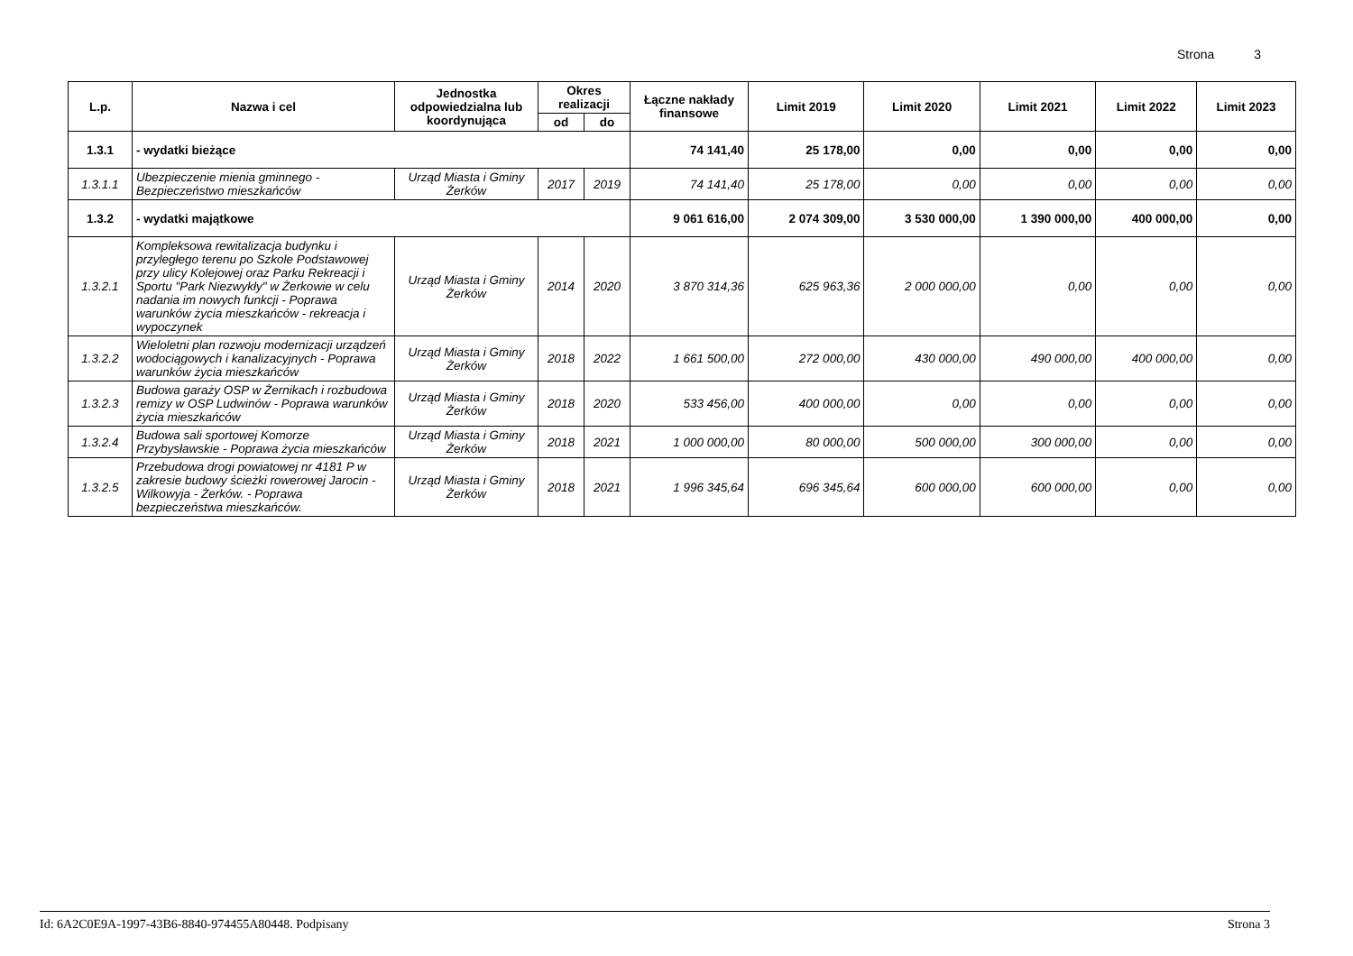Strona 3
| L.p. | Nazwa i cel | Jednostka odpowiedzialna lub koordynująca | Okres realizacji | | Łączne nakłady finansowe | Limit 2019 | Limit 2020 | Limit 2021 | Limit 2022 | Limit 2023 |
| --- | --- | --- | --- | --- | --- | --- | --- | --- | --- | --- |
| | | | od | do | | | | | | |
| 1.3.1 | - wydatki bieżące | | | | 74 141,40 | 25 178,00 | 0,00 | 0,00 | 0,00 | 0,00 |
| 1.3.1.1 | Ubezpieczenie mienia gminnego - Bezpieczeństwo mieszkańców | Urząd Miasta i Gminy Żerków | 2017 | 2019 | 74 141,40 | 25 178,00 | 0,00 | 0,00 | 0,00 | 0,00 |
| 1.3.2 | - wydatki majątkowe | | | | 9 061 616,00 | 2 074 309,00 | 3 530 000,00 | 1 390 000,00 | 400 000,00 | 0,00 |
| 1.3.2.1 | Kompleksowa rewitalizacja budynku i przyległego terenu po Szkole Podstawowej przy ulicy Kolejowej oraz Parku Rekreacji i Sportu "Park Niezwykły" w Żerkowie w celu nadania im nowych funkcji - Poprawa warunków życia mieszkańców - rekreacja i wypoczynek | Urząd Miasta i Gminy Żerków | 2014 | 2020 | 3 870 314,36 | 625 963,36 | 2 000 000,00 | 0,00 | 0,00 | 0,00 |
| 1.3.2.2 | Wieloletni plan rozwoju modernizacji urządzeń wodociągowych i kanalizacyjnych - Poprawa warunków życia mieszkańców | Urząd Miasta i Gminy Żerków | 2018 | 2022 | 1 661 500,00 | 272 000,00 | 430 000,00 | 490 000,00 | 400 000,00 | 0,00 |
| 1.3.2.3 | Budowa garaży OSP w Żernikach i rozbudowa remizy w OSP Ludwinów - Poprawa warunków życia mieszkańców | Urząd Miasta i Gminy Żerków | 2018 | 2020 | 533 456,00 | 400 000,00 | 0,00 | 0,00 | 0,00 | 0,00 |
| 1.3.2.4 | Budowa sali sportowej Komorze Przybysławskie - Poprawa życia mieszkańców | Urząd Miasta i Gminy Żerków | 2018 | 2021 | 1 000 000,00 | 80 000,00 | 500 000,00 | 300 000,00 | 0,00 | 0,00 |
| 1.3.2.5 | Przebudowa drogi powiatowej nr 4181 P w zakresie budowy ścieżki rowerowej Jarocin - Wilkowyja - Żerków. - Poprawa bezpieczeństwa mieszkańców. | Urząd Miasta i Gminy Żerków | 2018 | 2021 | 1 996 345,64 | 696 345,64 | 600 000,00 | 600 000,00 | 0,00 | 0,00 |
Id: 6A2C0E9A-1997-43B6-8840-974455A80448. Podpisany Strona 3